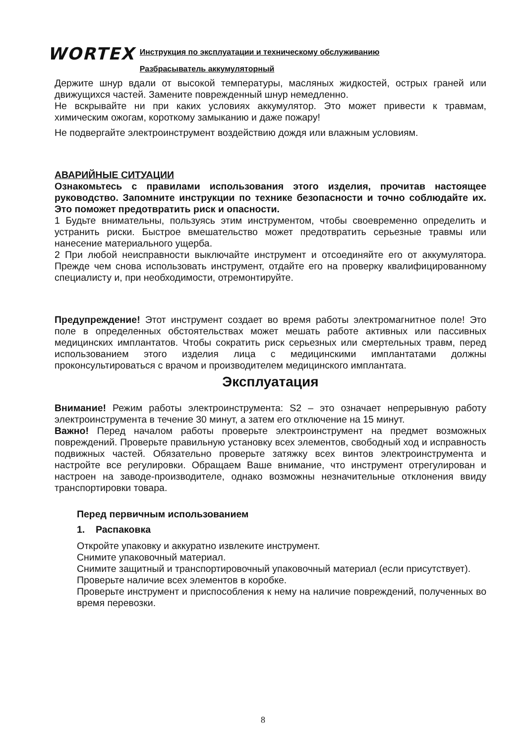WORTEX
Инструкция по эксплуатации и техническому обслуживанию
Разбрасыватель аккумуляторный
Держите шнур вдали от высокой температуры, масляных жидкостей, острых граней или движущихся частей. Замените поврежденный шнур немедленно.
Не вскрывайте ни при каких условиях аккумулятор. Это может привести к травмам, химическим ожогам, короткому замыканию и даже пожару!
Не подвергайте электроинструмент воздействию дождя или влажным условиям.
АВАРИЙНЫЕ СИТУАЦИИ
Ознакомьтесь с правилами использования этого изделия, прочитав настоящее руководство. Запомните инструкции по технике безопасности и точно соблюдайте их. Это поможет предотвратить риск и опасности.
1 Будьте внимательны, пользуясь этим инструментом, чтобы своевременно определить и устранить риски. Быстрое вмешательство может предотвратить серьезные травмы или нанесение материального ущерба.
2 При любой неисправности выключайте инструмент и отсоединяйте его от аккумулятора. Прежде чем снова использовать инструмент, отдайте его на проверку квалифицированному специалисту и, при необходимости, отремонтируйте.
Предупреждение! Этот инструмент создает во время работы электромагнитное поле! Это поле в определенных обстоятельствах может мешать работе активных или пассивных медицинских имплантатов. Чтобы сократить риск серьезных или смертельных травм, перед использованием этого изделия лица с медицинскими имплантатами должны проконсультироваться с врачом и производителем медицинского имплантата.
Эксплуатация
Внимание! Режим работы электроинструмента: S2 – это означает непрерывную работу электроинструмента в течение 30 минут, а затем его отключение на 15 минут.
Важно! Перед началом работы проверьте электроинструмент на предмет возможных повреждений. Проверьте правильную установку всех элементов, свободный ход и исправность подвижных частей. Обязательно проверьте затяжку всех винтов электроинструмента и настройте все регулировки. Обращаем Ваше внимание, что инструмент отрегулирован и настроен на заводе-производителе, однако возможны незначительные отклонения ввиду транспортировки товара.
Перед первичным использованием
1. Распаковка
Откройте упаковку и аккуратно извлеките инструмент.
Снимите упаковочный материал.
Снимите защитный и транспортировочный упаковочный материал (если присутствует).
Проверьте наличие всех элементов в коробке.
Проверьте инструмент и приспособления к нему на наличие повреждений, полученных во время перевозки.
8